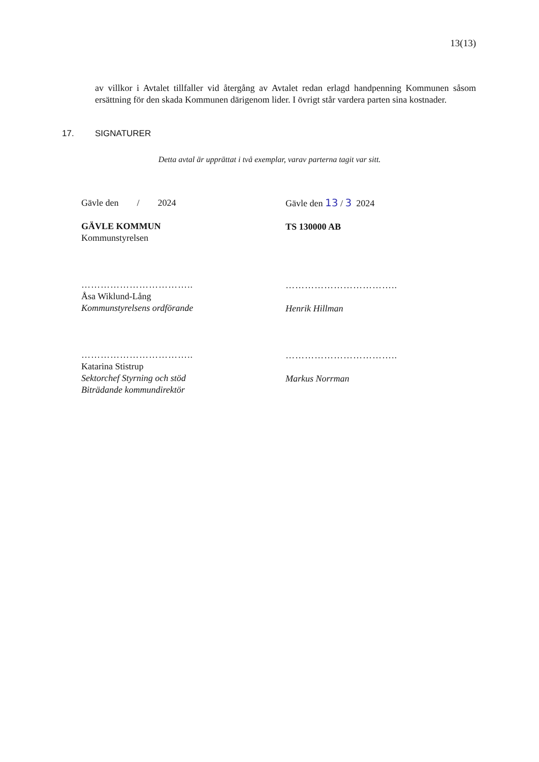13(13)
av villkor i Avtalet tillfaller vid återgång av Avtalet redan erlagd handpenning Kommunen såsom ersättning för den skada Kommunen därigenom lider. I övrigt står vardera parten sina kostnader.
17. SIGNATURER
Detta avtal är upprättat i två exemplar, varav parterna tagit var sitt.
Gävle den / 2024
GÄVLE KOMMUN
Kommunstyrelsen
……………………………..
Åsa Wiklund-Lång
Kommunstyrelsens ordförande
……………………………..
Katarina Stistrup
Sektorchef Styrning och stöd
Biträdande kommundirektör
Gävle den 13 / 3 2024
TS 130000 AB
……………………………..
Henrik Hillman
……………………………..
Markus Norrman